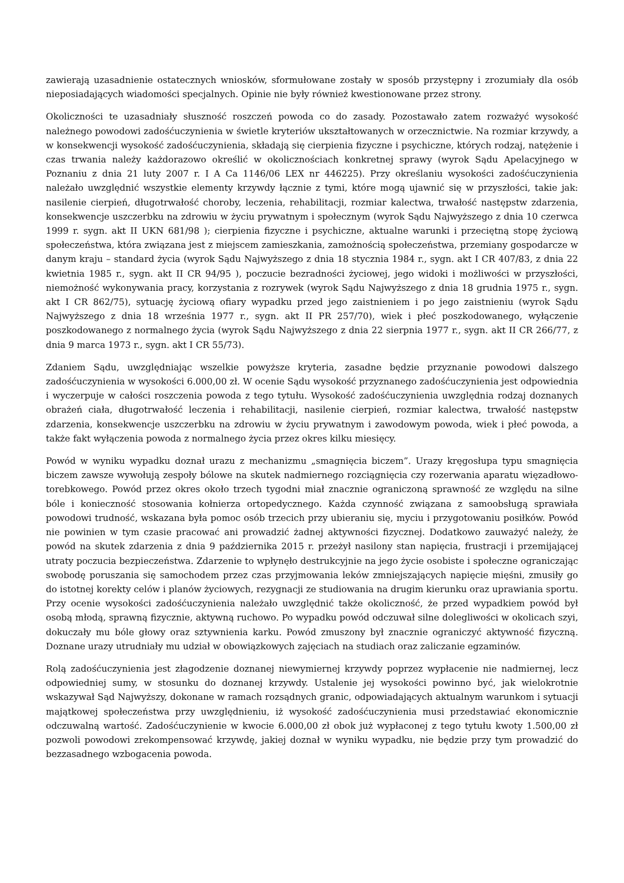zawierają uzasadnienie ostatecznych wniosków, sformułowane zostały w sposób przystępny i zrozumiały dla osób nieposiadających wiadomości specjalnych. Opinie nie były również kwestionowane przez strony.
Okoliczności te uzasadniały słuszność roszczeń powoda co do zasady. Pozostawało zatem rozważyć wysokość należnego powodowi zadośćuczynienia w świetle kryteriów ukształtowanych w orzecznictwie. Na rozmiar krzywdy, a w konsekwencji wysokość zadośćuczynienia, składają się cierpienia fizyczne i psychiczne, których rodzaj, natężenie i czas trwania należy każdorazowo określić w okolicznościach konkretnej sprawy (wyrok Sądu Apelacyjnego w Poznaniu z dnia 21 luty 2007 r. I A Ca 1146/06 LEX nr 446225). Przy określaniu wysokości zadośćuczynienia należało uwzględnić wszystkie elementy krzywdy łącznie z tymi, które mogą ujawnić się w przyszłości, takie jak: nasilenie cierpień, długotrwałość choroby, leczenia, rehabilitacji, rozmiar kalectwa, trwałość następstw zdarzenia, konsekwencje uszczerbku na zdrowiu w życiu prywatnym i społecznym (wyrok Sądu Najwyższego z dnia 10 czerwca 1999 r. sygn. akt II UKN 681/98 ); cierpienia fizyczne i psychiczne, aktualne warunki i przeciętną stopę życiową społeczeństwa, która związana jest z miejscem zamieszkania, zamożnością społeczeństwa, przemiany gospodarcze w danym kraju – standard życia (wyrok Sądu Najwyższego z dnia 18 stycznia 1984 r., sygn. akt I CR 407/83, z dnia 22 kwietnia 1985 r., sygn. akt II CR 94/95 ), poczucie bezradności życiowej, jego widoki i możliwości w przyszłości, niemożność wykonywania pracy, korzystania z rozrywek (wyrok Sądu Najwyższego z dnia 18 grudnia 1975 r., sygn. akt I CR 862/75), sytuację życiową ofiary wypadku przed jego zaistnieniem i po jego zaistnieniu (wyrok Sądu Najwyższego z dnia 18 września 1977 r., sygn. akt II PR 257/70), wiek i płeć poszkodowanego, wyłączenie poszkodowanego z normalnego życia (wyrok Sądu Najwyższego z dnia 22 sierpnia 1977 r., sygn. akt II CR 266/77, z dnia 9 marca 1973 r., sygn. akt I CR 55/73).
Zdaniem Sądu, uwzględniając wszelkie powyższe kryteria, zasadne będzie przyznanie powodowi dalszego zadośćuczynienia w wysokości 6.000,00 zł. W ocenie Sądu wysokość przyznanego zadośćuczynienia jest odpowiednia i wyczerpuje w całości roszczenia powoda z tego tytułu. Wysokość zadośćuczynienia uwzględnia rodzaj doznanych obrażeń ciała, długotrwałość leczenia i rehabilitacji, nasilenie cierpień, rozmiar kalectwa, trwałość następstw zdarzenia, konsekwencje uszczerbku na zdrowiu w życiu prywatnym i zawodowym powoda, wiek i płeć powoda, a także fakt wyłączenia powoda z normalnego życia przez okres kilku miesięcy.
Powód w wyniku wypadku doznał urazu z mechanizmu „smagnięcia biczem”. Urazy kręgosłupa typu smagnięcia biczem zawsze wywołują zespoły bólowe na skutek nadmiernego rozciągnięcia czy rozerwania aparatu więzadłowo-torebkowego. Powód przez okres około trzech tygodni miał znacznie ograniczoną sprawność ze względu na silne bóle i konieczność stosowania kołnierza ortopedycznego. Każda czynność związana z samoobsługą sprawiała powodowi trudność, wskazana była pomoc osób trzecich przy ubieraniu się, myciu i przygotowaniu posiłków. Powód nie powinien w tym czasie pracować ani prowadzić żadnej aktywności fizycznej. Dodatkowo zauważyć należy, że powód na skutek zdarzenia z dnia 9 października 2015 r. przeżył nasilony stan napięcia, frustracji i przemijającej utraty poczucia bezpieczeństwa. Zdarzenie to wpłynęło destrukcyjnie na jego życie osobiste i społeczne ograniczając swobodę poruszania się samochodem przez czas przyjmowania leków zmniejszających napięcie mięśni, zmusiły go do istotnej korekty celów i planów życiowych, rezygnacji ze studiowania na drugim kierunku oraz uprawiania sportu. Przy ocenie wysokości zadośćuczynienia należało uwzględnić także okoliczność, że przed wypadkiem powód był osobą młodą, sprawną fizycznie, aktywną ruchowo. Po wypadku powód odczuwał silne dolegliwości w okolicach szyi, dokuczały mu bóle głowy oraz sztywnienia karku. Powód zmuszony był znacznie ograniczyć aktywność fizyczną. Doznane urazy utrudniały mu udział w obowiązkowych zajęciach na studiach oraz zaliczanie egzaminów.
Rolą zadośćuczynienia jest złagodzenie doznanej niewymiernej krzywdy poprzez wypłacenie nie nadmiernej, lecz odpowiedniej sumy, w stosunku do doznanej krzywdy. Ustalenie jej wysokości powinno być, jak wielokrotnie wskazywał Sąd Najwyższy, dokonane w ramach rozsądnych granic, odpowiadających aktualnym warunkom i sytuacji majątkowej społeczeństwa przy uwzględnieniu, iż wysokość zadośćuczynienia musi przedstawiać ekonomicznie odczuwalną wartość. Zadośćuczynienie w kwocie 6.000,00 zł obok już wypłaconej z tego tytułu kwoty 1.500,00 zł pozwoli powodowi zrekompensować krzywdę, jakiej doznał w wyniku wypadku, nie będzie przy tym prowadzić do bezzasadnego wzbogacenia powoda.